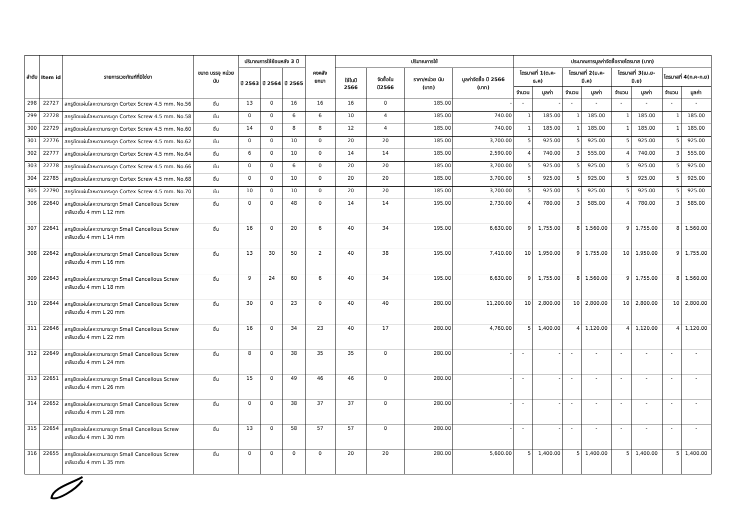| ลำดับ | Item id | รายการเวชภัณฑ์ที่มิใช่ยา | ขนาด บรรจุ หน่วยนับ | ปริมาณการใช้ย้อนหลัง 3 ปี | | | คงคลัง ยกมา | ปริมาณการใช้ | | | | ประมาณการมูลค่าจัดซื้อรายไตรมาส (บาท) | | | | | | | |
| --- | --- | --- | --- | --- | --- | --- | --- | --- | --- | --- | --- | --- | --- | --- | --- | --- | --- | --- | --- |
| | | | | ปี 2563 | ปี 2564 | ปี 2565 | | ใช้ในปี 2566 | จัดซื้อใน ปี2566 | ราคา/หน่วย นับ (บาท) | มูลค่าจัดซื้อ ปี 2566 (บาท) | ไตรมาสที่ 1(ต.ค-ธ.ค) | | ไตรมาสที่ 2(ม.ค-มี.ค) | | ไตรมาสที่ 3(เม.ย-มิ.ย) | | ไตรมาสที่ 4(ก.ค-ก.ย) | |
| | | | | | | | | | | | | จำนวน | มูลค่า | จำนวน | มูลค่า | จำนวน | มูลค่า | จำนวน | มูลค่า |
| 298 | 22727 | สกรูยึดแผ่นโลหะดามกระดูก Cortex Screw 4.5 mm. No.56 | ชิ้น | 13 | 0 | 16 | 16 | 16 | 0 | 185.00 | - | - | - | - | - | - | - | - | - |
| 299 | 22728 | สกรูยึดแผ่นโลหะดามกระดูก Cortex Screw 4.5 mm. No.58 | ชิ้น | 0 | 0 | 6 | 6 | 10 | 4 | 185.00 | 740.00 | 1 | 185.00 | 1 | 185.00 | 1 | 185.00 | 1 | 185.00 |
| 300 | 22729 | สกรูยึดแผ่นโลหะดามกระดูก Cortex Screw 4.5 mm. No.60 | ชิ้น | 14 | 0 | 8 | 8 | 12 | 4 | 185.00 | 740.00 | 1 | 185.00 | 1 | 185.00 | 1 | 185.00 | 1 | 185.00 |
| 301 | 22776 | สกรูยึดแผ่นโลหะดามกระดูก Cortex Screw 4.5 mm. No.62 | ชิ้น | 0 | 0 | 10 | 0 | 20 | 20 | 185.00 | 3,700.00 | 5 | 925.00 | 5 | 925.00 | 5 | 925.00 | 5 | 925.00 |
| 302 | 22777 | สกรูยึดแผ่นโลหะดามกระดูก Cortex Screw 4.5 mm. No.64 | ชิ้น | 6 | 0 | 10 | 0 | 14 | 14 | 185.00 | 2,590.00 | 4 | 740.00 | 3 | 555.00 | 4 | 740.00 | 3 | 555.00 |
| 303 | 22778 | สกรูยึดแผ่นโลหะดามกระดูก Cortex Screw 4.5 mm. No.66 | ชิ้น | 0 | 0 | 6 | 0 | 20 | 20 | 185.00 | 3,700.00 | 5 | 925.00 | 5 | 925.00 | 5 | 925.00 | 5 | 925.00 |
| 304 | 22785 | สกรูยึดแผ่นโลหะดามกระดูก Cortex Screw 4.5 mm. No.68 | ชิ้น | 0 | 0 | 10 | 0 | 20 | 20 | 185.00 | 3,700.00 | 5 | 925.00 | 5 | 925.00 | 5 | 925.00 | 5 | 925.00 |
| 305 | 22790 | สกรูยึดแผ่นโลหะดามกระดูก Cortex Screw 4.5 mm. No.70 | ชิ้น | 10 | 0 | 10 | 0 | 20 | 20 | 185.00 | 3,700.00 | 5 | 925.00 | 5 | 925.00 | 5 | 925.00 | 5 | 925.00 |
| 306 | 22640 | สกรูยึดแผ่นโลหะดามกระดูก Small Cancellous Screw เกลียวเต็ม 4 mm L 12 mm | ชิ้น | 0 | 0 | 48 | 0 | 14 | 14 | 195.00 | 2,730.00 | 4 | 780.00 | 3 | 585.00 | 4 | 780.00 | 3 | 585.00 |
| 307 | 22641 | สกรูยึดแผ่นโลหะดามกระดูก Small Cancellous Screw เกลียวเต็ม 4 mm L 14 mm | ชิ้น | 16 | 0 | 20 | 6 | 40 | 34 | 195.00 | 6,630.00 | 9 | 1,755.00 | 8 | 1,560.00 | 9 | 1,755.00 | 8 | 1,560.00 |
| 308 | 22642 | สกรูยึดแผ่นโลหะดามกระดูก Small Cancellous Screw เกลียวเต็ม 4 mm L 16 mm | ชิ้น | 13 | 30 | 50 | 2 | 40 | 38 | 195.00 | 7,410.00 | 10 | 1,950.00 | 9 | 1,755.00 | 10 | 1,950.00 | 9 | 1,755.00 |
| 309 | 22643 | สกรูยึดแผ่นโลหะดามกระดูก Small Cancellous Screw เกลียวเต็ม 4 mm L 18 mm | ชิ้น | 9 | 24 | 60 | 6 | 40 | 34 | 195.00 | 6,630.00 | 9 | 1,755.00 | 8 | 1,560.00 | 9 | 1,755.00 | 8 | 1,560.00 |
| 310 | 22644 | สกรูยึดแผ่นโลหะดามกระดูก Small Cancellous Screw เกลียวเต็ม 4 mm L 20 mm | ชิ้น | 30 | 0 | 23 | 0 | 40 | 40 | 280.00 | 11,200.00 | 10 | 2,800.00 | 10 | 2,800.00 | 10 | 2,800.00 | 10 | 2,800.00 |
| 311 | 22646 | สกรูยึดแผ่นโลหะดามกระดูก Small Cancellous Screw เกลียวเต็ม 4 mm L 22 mm | ชิ้น | 16 | 0 | 34 | 23 | 40 | 17 | 280.00 | 4,760.00 | 5 | 1,400.00 | 4 | 1,120.00 | 4 | 1,120.00 | 4 | 1,120.00 |
| 312 | 22649 | สกรูยึดแผ่นโลหะดามกระดูก Small Cancellous Screw เกลียวเต็ม 4 mm L 24 mm | ชิ้น | 8 | 0 | 38 | 35 | 35 | 0 | 280.00 | - | - | - | - | - | - | - | - | - |
| 313 | 22651 | สกรูยึดแผ่นโลหะดามกระดูก Small Cancellous Screw เกลียวเต็ม 4 mm L 26 mm | ชิ้น | 15 | 0 | 49 | 46 | 46 | 0 | 280.00 | - | - | - | - | - | - | - | - | - |
| 314 | 22652 | สกรูยึดแผ่นโลหะดามกระดูก Small Cancellous Screw เกลียวเต็ม 4 mm L 28 mm | ชิ้น | 0 | 0 | 38 | 37 | 37 | 0 | 280.00 | - | - | - | - | - | - | - | - | - |
| 315 | 22654 | สกรูยึดแผ่นโลหะดามกระดูก Small Cancellous Screw เกลียวเต็ม 4 mm L 30 mm | ชิ้น | 13 | 0 | 58 | 57 | 57 | 0 | 280.00 | - | - | - | - | - | - | - | - | - |
| 316 | 22655 | สกรูยึดแผ่นโลหะดามกระดูก Small Cancellous Screw เกลียวเต็ม 4 mm L 35 mm | ชิ้น | 0 | 0 | 0 | 0 | 20 | 20 | 280.00 | 5,600.00 | 5 | 1,400.00 | 5 | 1,400.00 | 5 | 1,400.00 | 5 | 1,400.00 |